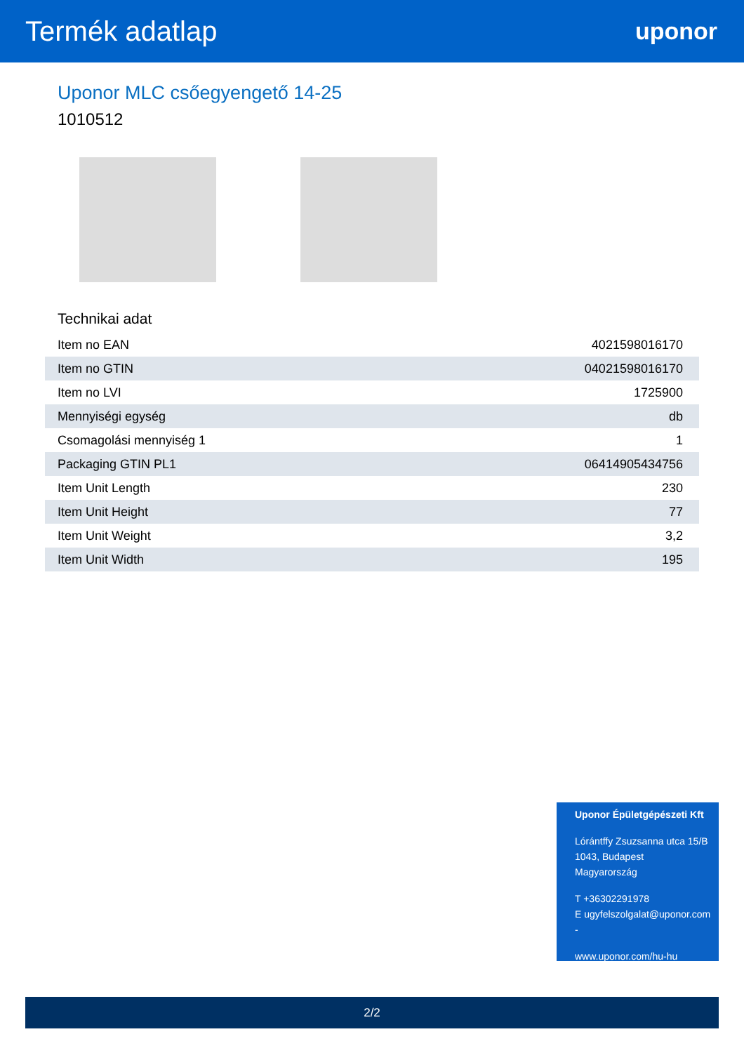Termék adatlap
uponor
Uponor MLC csőegyengető 14-25
1010512
Technikai adat
| Item no EAN | 4021598016170 |
| Item no GTIN | 04021598016170 |
| Item no LVI | 1725900 |
| Mennyiségi egység | db |
| Csomagolási mennyiség 1 | 1 |
| Packaging GTIN PL1 | 06414905434756 |
| Item Unit Length | 230 |
| Item Unit Height | 77 |
| Item Unit Weight | 3,2 |
| Item Unit Width | 195 |
Uponor Épületgépészeti Kft
Lórántffy Zsuzsanna utca 15/B
1043, Budapest
Magyarország
T +36302291978
E ugyfelszolgalat@uponor.com
-
www.uponor.com/hu-hu
2/2